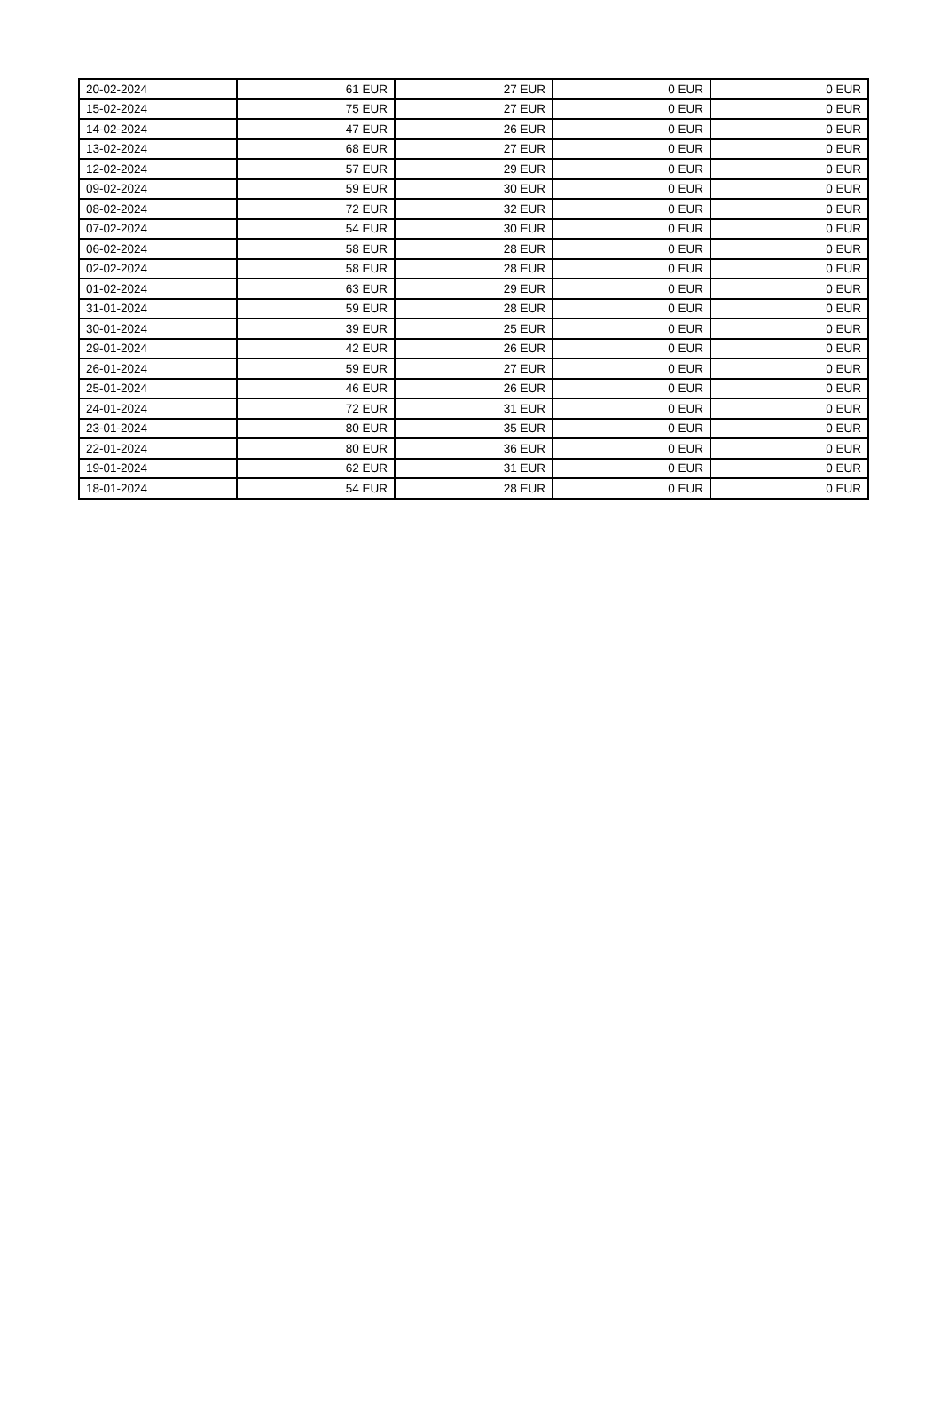| 20-02-2024 | 61 EUR | 27 EUR | 0 EUR | 0 EUR |
| 15-02-2024 | 75 EUR | 27 EUR | 0 EUR | 0 EUR |
| 14-02-2024 | 47 EUR | 26 EUR | 0 EUR | 0 EUR |
| 13-02-2024 | 68 EUR | 27 EUR | 0 EUR | 0 EUR |
| 12-02-2024 | 57 EUR | 29 EUR | 0 EUR | 0 EUR |
| 09-02-2024 | 59 EUR | 30 EUR | 0 EUR | 0 EUR |
| 08-02-2024 | 72 EUR | 32 EUR | 0 EUR | 0 EUR |
| 07-02-2024 | 54 EUR | 30 EUR | 0 EUR | 0 EUR |
| 06-02-2024 | 58 EUR | 28 EUR | 0 EUR | 0 EUR |
| 02-02-2024 | 58 EUR | 28 EUR | 0 EUR | 0 EUR |
| 01-02-2024 | 63 EUR | 29 EUR | 0 EUR | 0 EUR |
| 31-01-2024 | 59 EUR | 28 EUR | 0 EUR | 0 EUR |
| 30-01-2024 | 39 EUR | 25 EUR | 0 EUR | 0 EUR |
| 29-01-2024 | 42 EUR | 26 EUR | 0 EUR | 0 EUR |
| 26-01-2024 | 59 EUR | 27 EUR | 0 EUR | 0 EUR |
| 25-01-2024 | 46 EUR | 26 EUR | 0 EUR | 0 EUR |
| 24-01-2024 | 72 EUR | 31 EUR | 0 EUR | 0 EUR |
| 23-01-2024 | 80 EUR | 35 EUR | 0 EUR | 0 EUR |
| 22-01-2024 | 80 EUR | 36 EUR | 0 EUR | 0 EUR |
| 19-01-2024 | 62 EUR | 31 EUR | 0 EUR | 0 EUR |
| 18-01-2024 | 54 EUR | 28 EUR | 0 EUR | 0 EUR |